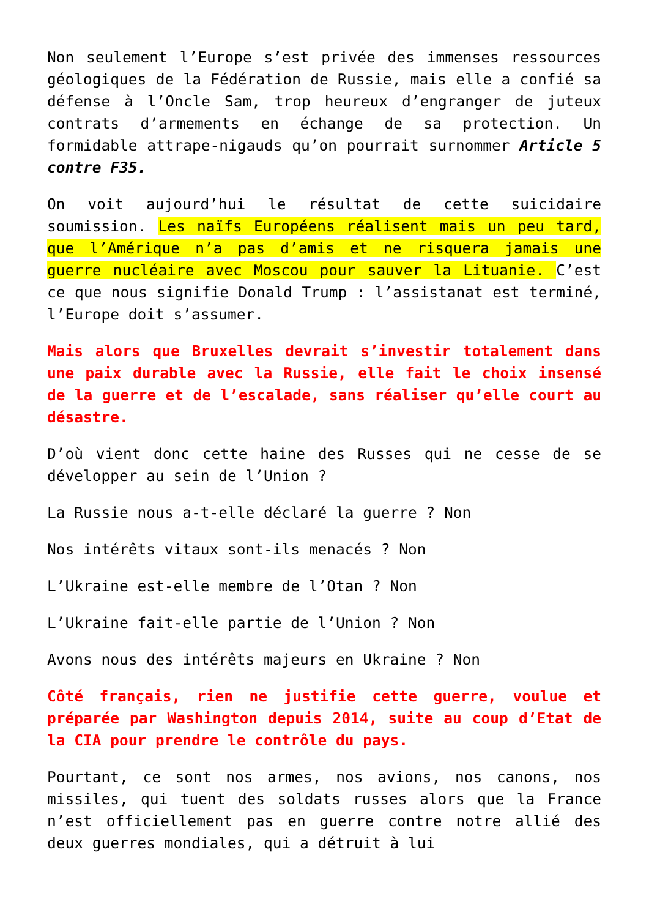Non seulement l’Europe s’est privée des immenses ressources géologiques de la Fédération de Russie, mais elle a confié sa défense à l’Oncle Sam, trop heureux d’engranger de juteux contrats d’armements en échange de sa protection. Un formidable attrape-nigauds qu’on pourrait surnommer Article 5 contre F35.
On voit aujourd’hui le résultat de cette suicidaire soumission. Les naïfs Européens réalisent mais un peu tard, que l’Amérique n’a pas d’amis et ne risquera jamais une guerre nucléaire avec Moscou pour sauver la Lituanie. C’est ce que nous signifie Donald Trump : l’assistanat est terminé, l’Europe doit s’assumer.
Mais alors que Bruxelles devrait s’investir totalement dans une paix durable avec la Russie, elle fait le choix insensé de la guerre et de l’escalade, sans réaliser qu’elle court au désastre.
D’où vient donc cette haine des Russes qui ne cesse de se développer au sein de l’Union ?
La Russie nous a-t-elle déclaré la guerre ? Non
Nos intérêts vitaux sont-ils menacés ? Non
L’Ukraine est-elle membre de l’Otan ? Non
L’Ukraine fait-elle partie de l’Union ? Non
Avons nous des intérêts majeurs en Ukraine ? Non
Côté français, rien ne justifie cette guerre, voulue et préparée par Washington depuis 2014, suite au coup d’Etat de la CIA pour prendre le contrôle du pays.
Pourtant, ce sont nos armes, nos avions, nos canons, nos missiles, qui tuent des soldats russes alors que la France n’est officiellement pas en guerre contre notre allié des deux guerres mondiales, qui a détruit à lui